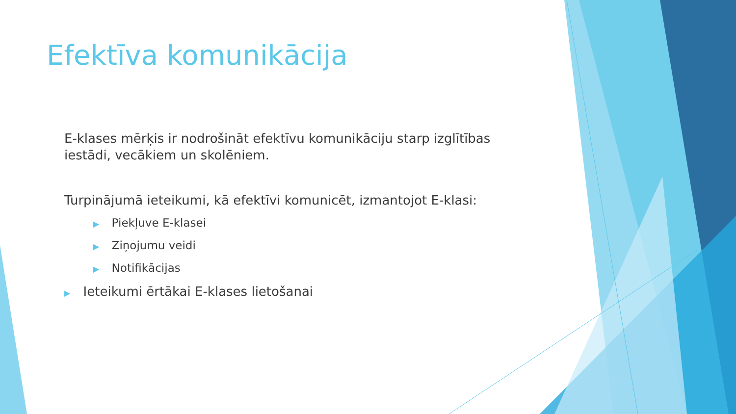Efektīva komunikācija
E-klases mērķis ir nodrošināt efektīvu komunikāciju starp izglītības iestādi, vecākiem un skolēniem.
Turpinājumā ieteikumi, kā efektīvi komunicēt, izmantojot E-klasi:
▶ Piekļuve E-klasei
▶ Ziņojumu veidi
▶ Notifikācijas
▶ Ieteikumi ērtākai E-klases lietošanai